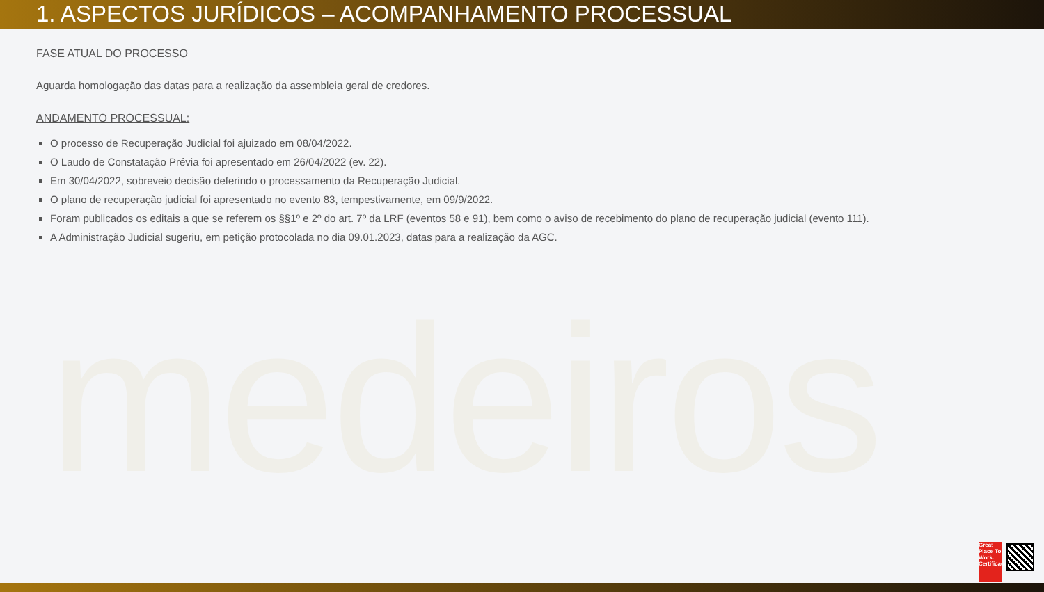medeiros
1. ASPECTOS JURÍDICOS – ACOMPANHAMENTO PROCESSUAL
FASE ATUAL DO PROCESSO
Aguarda homologação das datas para a realização da assembleia geral de credores.
ANDAMENTO PROCESSUAL:
O processo de Recuperação Judicial foi ajuizado em 08/04/2022.
O Laudo de Constatação Prévia foi apresentado em 26/04/2022 (ev. 22).
Em 30/04/2022, sobreveio decisão deferindo o processamento da Recuperação Judicial.
O plano de recuperação judicial foi apresentado no evento 83, tempestivamente, em 09/9/2022.
Foram publicados os editais a que se referem os §§1º e 2º do art. 7º da LRF (eventos 58 e 91), bem como o aviso de recebimento do plano de recuperação judicial (evento 111).
A Administração Judicial sugeriu, em petição protocolada no dia 09.01.2023, datas para a realização da AGC.
Great Place To Work. Certificado